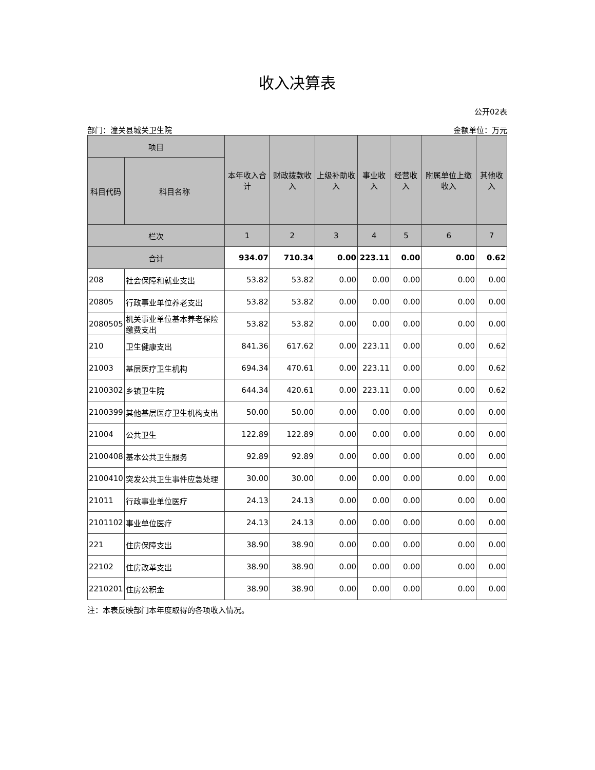收入决算表
公开02表
部门：潼关县城关卫生院 金额单位：万元
| 项目 | | 本年收入合计 | 财政拨款收入 | 上级补助收入 | 事业收入 | 经营收入 | 附属单位上缴收入 | 其他收入 |
| --- | --- | --- | --- | --- | --- | --- | --- | --- |
| 科目代码 | 科目名称 | | | | | | | |
| 栏次 | | 1 | 2 | 3 | 4 | 5 | 6 | 7 |
| 合计 | | 934.07 | 710.34 | 0.00 | 223.11 | 0.00 | 0.00 | 0.62 |
| 208 | 社会保障和就业支出 | 53.82 | 53.82 | 0.00 | 0.00 | 0.00 | 0.00 | 0.00 |
| 20805 | 行政事业单位养老支出 | 53.82 | 53.82 | 0.00 | 0.00 | 0.00 | 0.00 | 0.00 |
| 2080505 | 机关事业单位基本养老保险缴费支出 | 53.82 | 53.82 | 0.00 | 0.00 | 0.00 | 0.00 | 0.00 |
| 210 | 卫生健康支出 | 841.36 | 617.62 | 0.00 | 223.11 | 0.00 | 0.00 | 0.62 |
| 21003 | 基层医疗卫生机构 | 694.34 | 470.61 | 0.00 | 223.11 | 0.00 | 0.00 | 0.62 |
| 2100302 | 乡镇卫生院 | 644.34 | 420.61 | 0.00 | 223.11 | 0.00 | 0.00 | 0.62 |
| 2100399 | 其他基层医疗卫生机构支出 | 50.00 | 50.00 | 0.00 | 0.00 | 0.00 | 0.00 | 0.00 |
| 21004 | 公共卫生 | 122.89 | 122.89 | 0.00 | 0.00 | 0.00 | 0.00 | 0.00 |
| 2100408 | 基本公共卫生服务 | 92.89 | 92.89 | 0.00 | 0.00 | 0.00 | 0.00 | 0.00 |
| 2100410 | 突发公共卫生事件应急处理 | 30.00 | 30.00 | 0.00 | 0.00 | 0.00 | 0.00 | 0.00 |
| 21011 | 行政事业单位医疗 | 24.13 | 24.13 | 0.00 | 0.00 | 0.00 | 0.00 | 0.00 |
| 2101102 | 事业单位医疗 | 24.13 | 24.13 | 0.00 | 0.00 | 0.00 | 0.00 | 0.00 |
| 221 | 住房保障支出 | 38.90 | 38.90 | 0.00 | 0.00 | 0.00 | 0.00 | 0.00 |
| 22102 | 住房改革支出 | 38.90 | 38.90 | 0.00 | 0.00 | 0.00 | 0.00 | 0.00 |
| 2210201 | 住房公积金 | 38.90 | 38.90 | 0.00 | 0.00 | 0.00 | 0.00 | 0.00 |
注：本表反映部门本年度取得的各项收入情况。